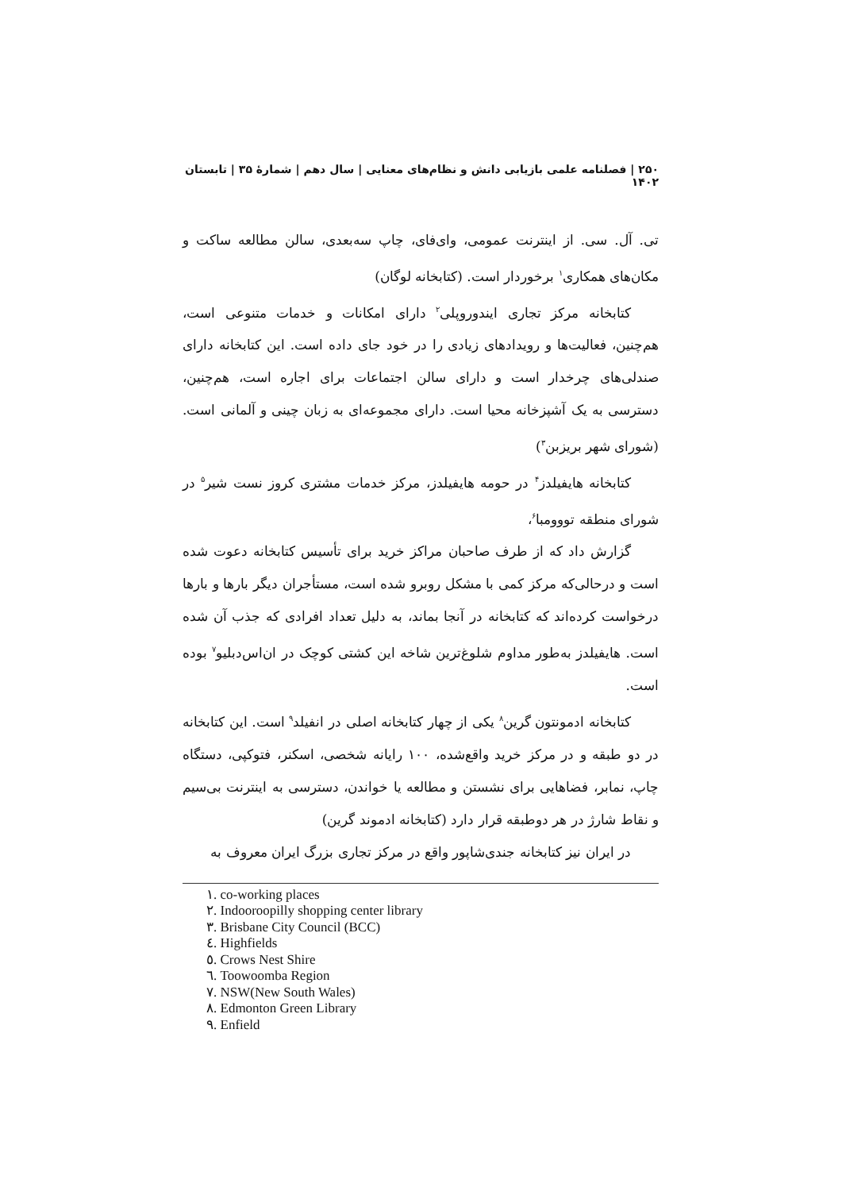۲۵۰ | فصلنامه علمی بازیابی دانش و نظام‌های معنایی | سال دهم | شمارهٔ ۳۵ | تابستان ۱۴۰۲
تی. آل. سی. از اینترنت عمومی، وای‌فای، چاپ سه‌بعدی، سالن مطالعه ساکت و مکان‌های همکاری<sup>۱</sup> برخوردار است. (کتابخانه لوگان)
کتابخانه مرکز تجاری ایندوروپلی<sup>۲</sup> دارای امکانات و خدمات متنوعی است، هم‌چنین، فعالیت‌ها و رویدادهای زیادی را در خود جای داده است. این کتابخانه دارای صندلی‌های چرخدار است و دارای سالن اجتماعات برای اجاره است، هم‌چنین، دسترسی به یک آشپزخانه محیا است. دارای مجموعه‌ای به زبان چینی و آلمانی است. (شورای شهر بریزبن<sup>۳</sup>)
کتابخانه هایفیلدز<sup>۴</sup> در حومه هایفیلدز، مرکز خدمات مشتری کروز نست شیر<sup>۵</sup> در شورای منطقه تووومبا<sup>۶</sup>،
گزارش داد که از طرف صاحبان مراکز خرید برای تأسیس کتابخانه دعوت شده است و درحالی‌که مرکز کمی با مشکل روبرو شده است، مستأجران دیگر بارها و بارها درخواست کرده‌اند که کتابخانه در آنجا بماند، به دلیل تعداد افرادی که جذب آن شده است. هایفیلدز به‌طور مداوم شلوغ‌ترین شاخه این کشتی کوچک در ان‌اس‌دبلیو<sup>۷</sup> بوده است.
کتابخانه ادمونتون گرین<sup>۸</sup> یکی از چهار کتابخانه اصلی در انفیلد<sup>۹</sup> است. این کتابخانه در دو طبقه و در مرکز خرید واقع‌شده، ۱۰۰ رایانه شخصی، اسکنر، فتوکپی، دستگاه چاپ، نمابر، فضاهایی برای نشستن و مطالعه یا خواندن، دسترسی به اینترنت بی‌سیم و نقاط شارژ در هر دوطبقه قرار دارد (کتابخانه ادموند گرین)
در ایران نیز کتابخانه جندی‌شاپور واقع در مرکز تجاری بزرگ ایران معروف به
١. co-working places
٢. Indooroopilly shopping center library
٣. Brisbane City Council (BCC)
٤. Highfields
٥. Crows Nest Shire
٦. Toowoomba Region
٧. NSW(New South Wales)
٨. Edmonton Green Library
٩. Enfield